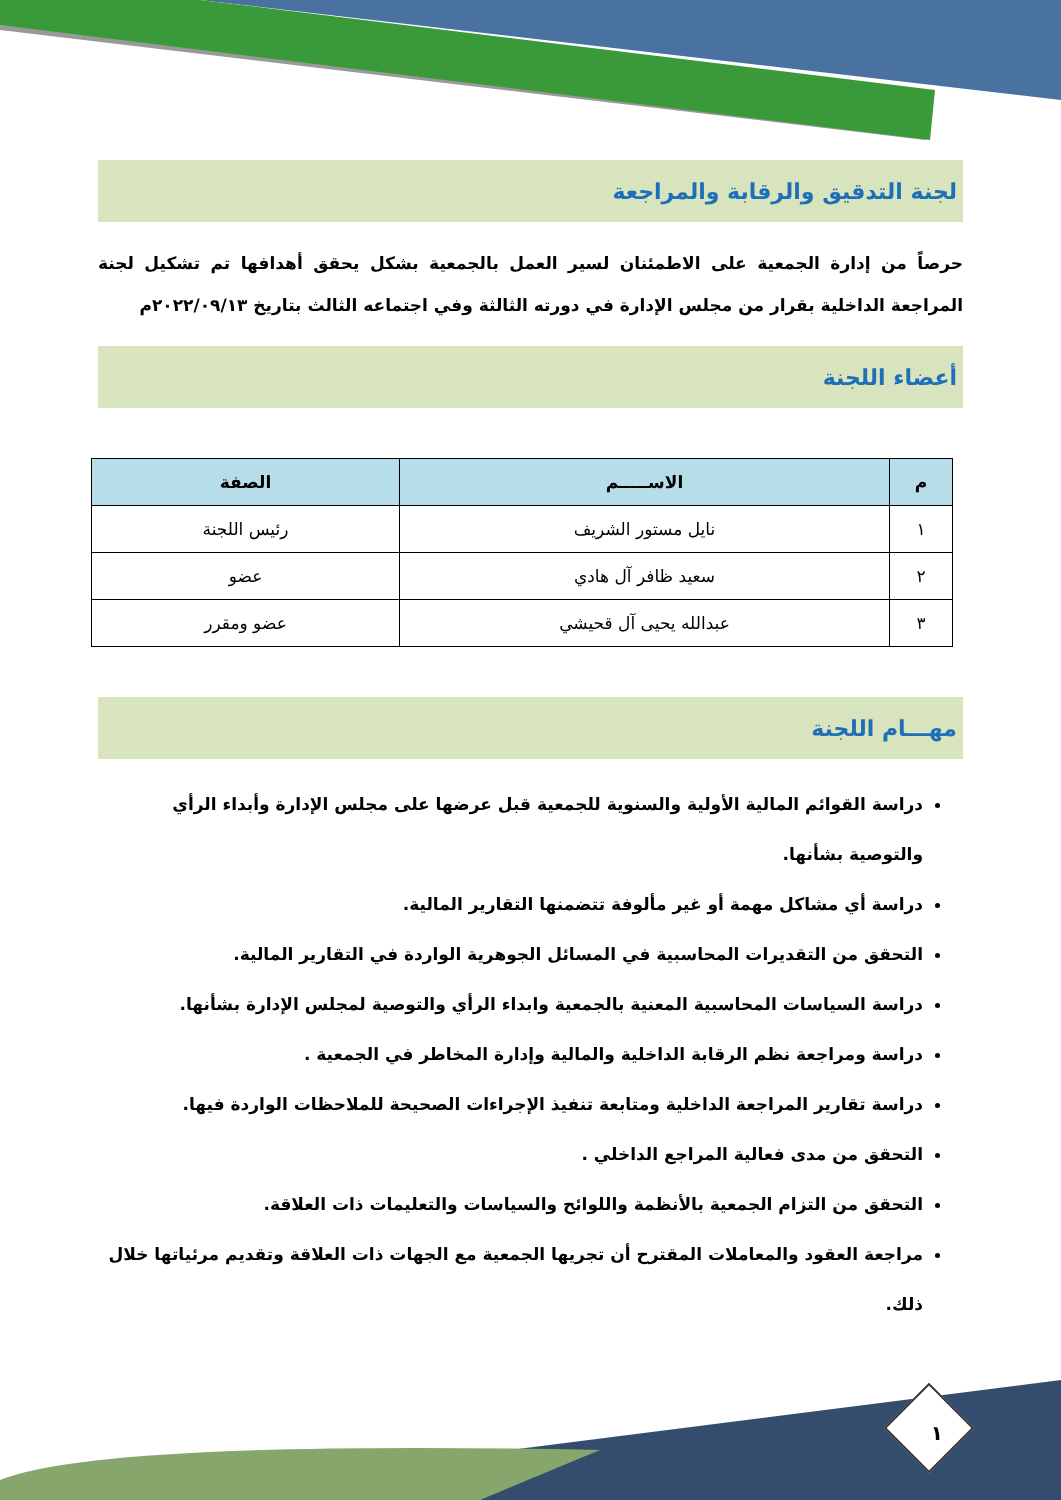لجنة التدقيق والرقابة والمراجعة
حرصاً من إدارة الجمعية على الاطمئنان لسير العمل بالجمعية بشكل يحقق أهدافها تم تشكيل لجنة المراجعة الداخلية بقرار من مجلس الإدارة في دورته الثالثة وفي اجتماعه الثالث بتاريخ ٢٠٢٢/٠٩/١٣م
أعضاء اللجنة
| م | الاســـــم | الصفة |
| --- | --- | --- |
| ١ | نايل مستور الشريف | رئيس اللجنة |
| ٢ | سعيد ظافر آل هادي | عضو |
| ٣ | عبدالله يحيى آل قحيشي | عضو ومقرر |
مهـــام اللجنة
دراسة القوائم المالية الأولية والسنوية للجمعية قبل عرضها على مجلس الإدارة وأبداء الرأي والتوصية بشأنها.
دراسة أي مشاكل مهمة أو غير مألوفة تتضمنها التقارير المالية.
التحقق من التقديرات المحاسبية في المسائل الجوهرية الواردة في التقارير المالية.
دراسة السياسات المحاسبية المعنية بالجمعية وابداء الرأي والتوصية لمجلس الإدارة بشأنها.
دراسة ومراجعة نظم الرقابة الداخلية والمالية وإدارة المخاطر في الجمعية .
دراسة تقارير المراجعة الداخلية ومتابعة تنفيذ الإجراءات الصحيحة للملاحظات الواردة فيها.
التحقق من مدى فعالية المراجع الداخلي .
التحقق من التزام الجمعية بالأنظمة واللوائح والسياسات والتعليمات ذات العلاقة.
مراجعة العقود والمعاملات المقترح أن تجريها الجمعية مع الجهات ذات العلاقة وتقديم مرئياتها خلال ذلك.
١